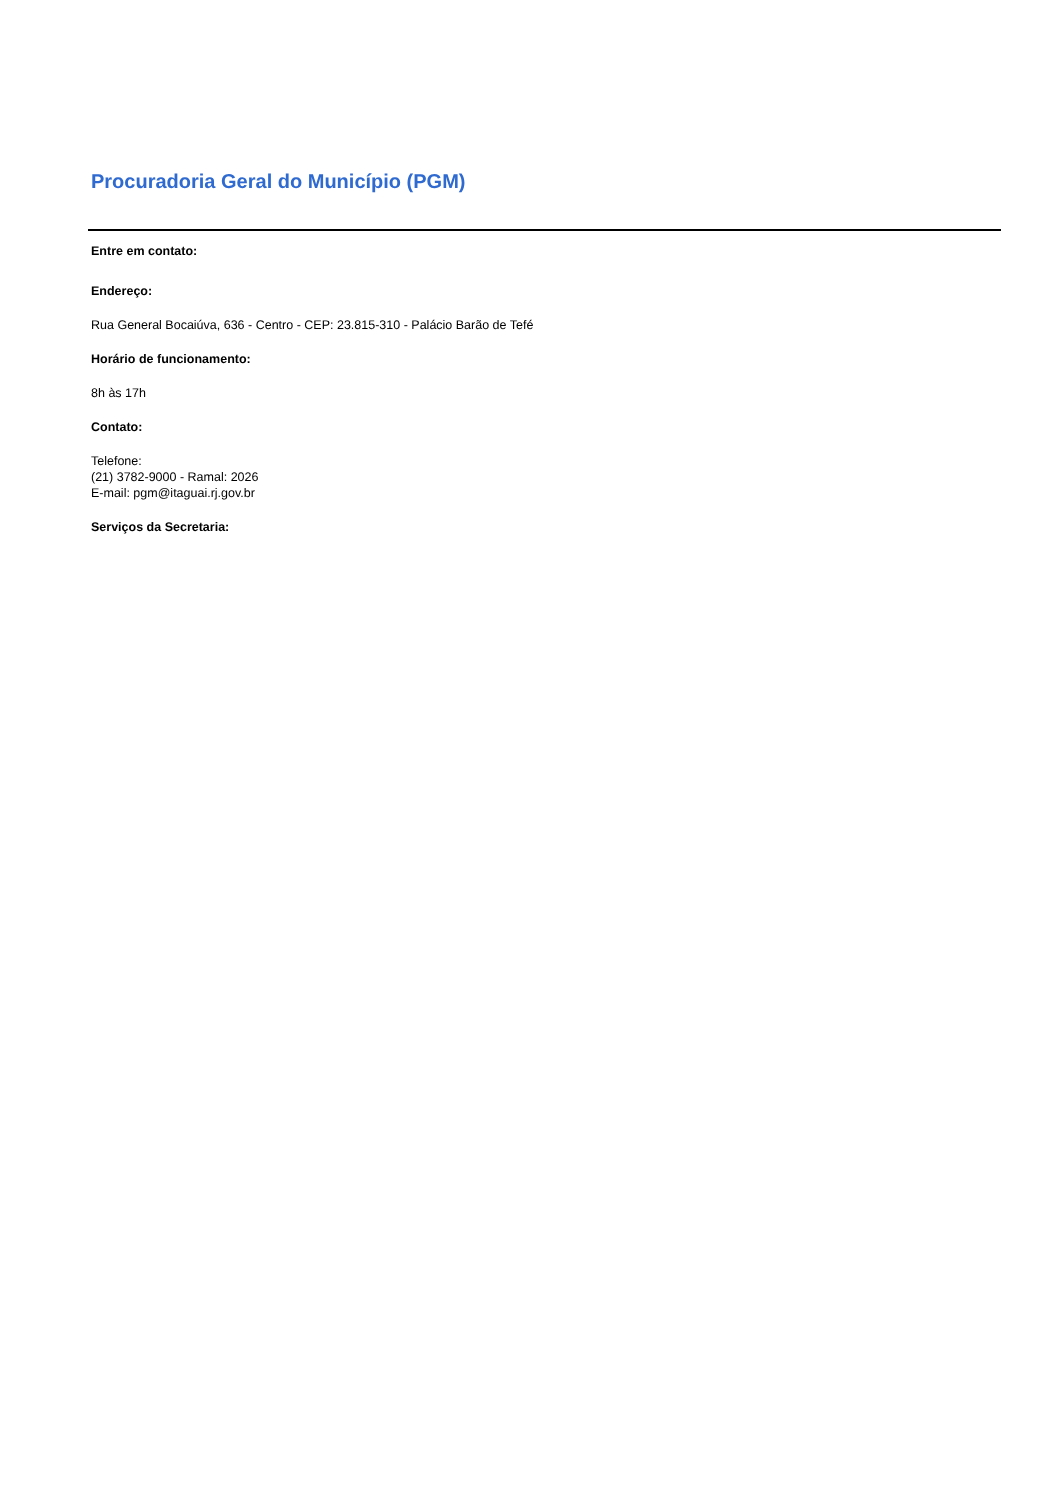Procuradoria Geral do Município (PGM)
Entre em contato:
Endereço:
Rua General Bocaiúva, 636 - Centro - CEP: 23.815-310 - Palácio Barão de Tefé
Horário de funcionamento:
8h às 17h
Contato:
Telefone:
(21) 3782-9000 - Ramal: 2026
E-mail: pgm@itaguai.rj.gov.br
Serviços da Secretaria: